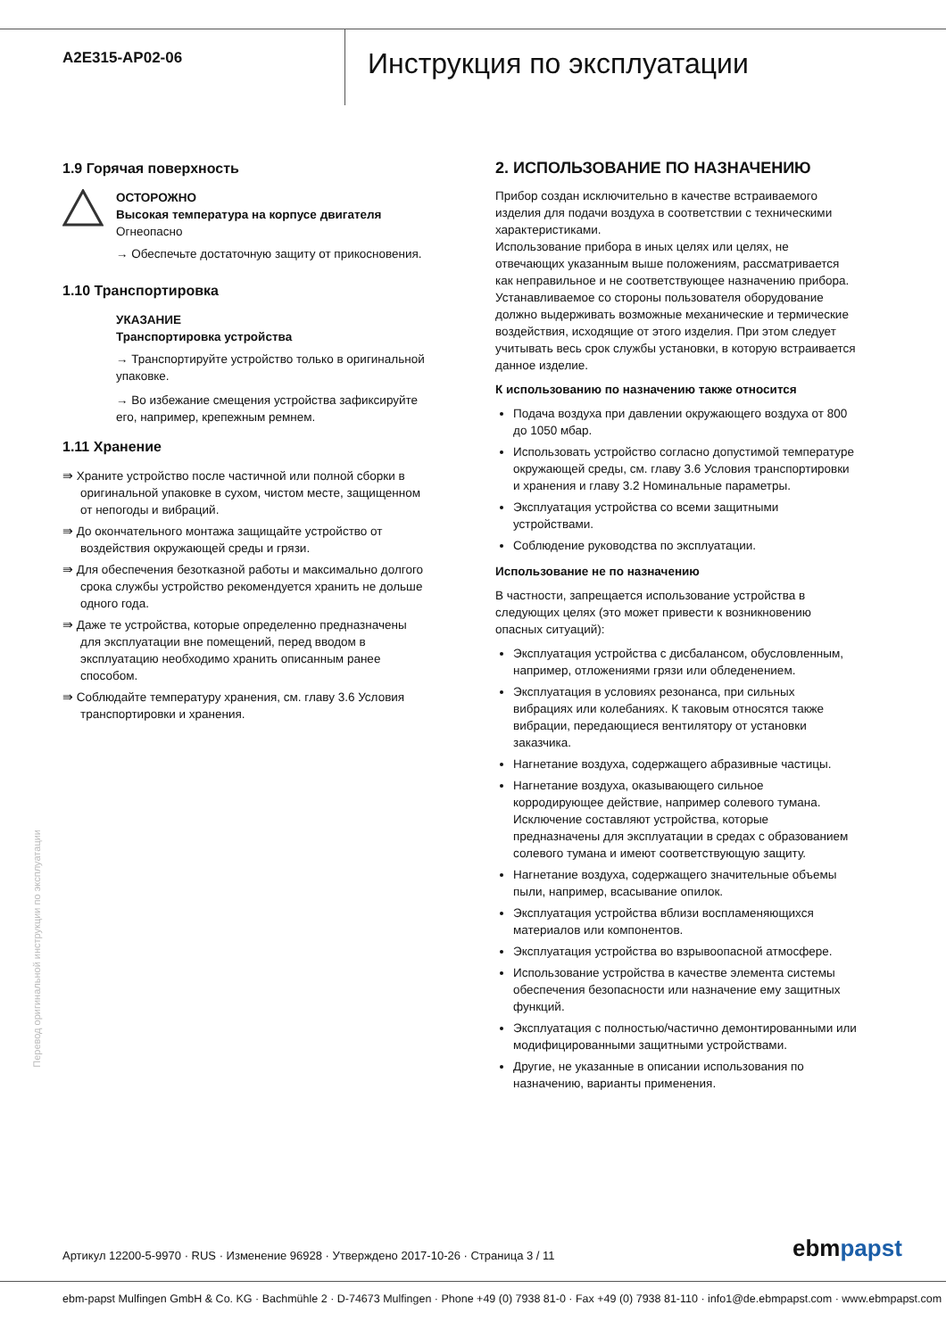A2E315-AP02-06
Инструкция по эксплуатации
1.9 Горячая поверхность
ОСТОРОЖНО
Высокая температура на корпусе двигателя
Огнеопасно
→ Обеспечьте достаточную защиту от прикосновения.
1.10 Транспортировка
УКАЗАНИЕ
Транспортировка устройства
→ Транспортируйте устройство только в оригинальной упаковке.
→ Во избежание смещения устройства зафиксируйте его, например, крепежным ремнем.
1.11 Хранение
⇛ Храните устройство после частичной или полной сборки в оригинальной упаковке в сухом, чистом месте, защищенном от непогоды и вибраций.
⇛ До окончательного монтажа защищайте устройство от воздействия окружающей среды и грязи.
⇛ Для обеспечения безотказной работы и максимально долгого срока службы устройство рекомендуется хранить не дольше одного года.
⇛ Даже те устройства, которые определенно предназначены для эксплуатации вне помещений, перед вводом в эксплуатацию необходимо хранить описанным ранее способом.
⇛ Соблюдайте температуру хранения, см. главу 3.6 Условия транспортировки и хранения.
2. ИСПОЛЬЗОВАНИЕ ПО НАЗНАЧЕНИЮ
Прибор создан исключительно в качестве встраиваемого изделия для подачи воздуха в соответствии с техническими характеристиками.
Использование прибора в иных целях или целях, не отвечающих указанным выше положениям, рассматривается как неправильное и не соответствующее назначению прибора.
Устанавливаемое со стороны пользователя оборудование должно выдерживать возможные механические и термические воздействия, исходящие от этого изделия. При этом следует учитывать весь срок службы установки, в которую встраивается данное изделие.
К использованию по назначению также относится
Подача воздуха при давлении окружающего воздуха от 800 до 1050 мбар.
Использовать устройство согласно допустимой температуре окружающей среды, см. главу 3.6 Условия транспортировки и хранения и главу 3.2 Номинальные параметры.
Эксплуатация устройства со всеми защитными устройствами.
Соблюдение руководства по эксплуатации.
Использование не по назначению
В частности, запрещается использование устройства в следующих целях (это может привести к возникновению опасных ситуаций):
Эксплуатация устройства с дисбалансом, обусловленным, например, отложениями грязи или обледенением.
Эксплуатация в условиях резонанса, при сильных вибрациях или колебаниях. К таковым относятся также вибрации, передающиеся вентилятору от установки заказчика.
Нагнетание воздуха, содержащего абразивные частицы.
Нагнетание воздуха, оказывающего сильное корродирующее действие, например солевого тумана. Исключение составляют устройства, которые предназначены для эксплуатации в средах с образованием солевого тумана и имеют соответствующую защиту.
Нагнетание воздуха, содержащего значительные объемы пыли, например, всасывание опилок.
Эксплуатация устройства вблизи воспламеняющихся материалов или компонентов.
Эксплуатация устройства во взрывоопасной атмосфере.
Использование устройства в качестве элемента системы обеспечения безопасности или назначение ему защитных функций.
Эксплуатация с полностью/частично демонтированными или модифицированными защитными устройствами.
Другие, не указанные в описании использования по назначению, варианты применения.
Перевод оригинальной инструкции по эксплуатации
Артикул 12200-5-9970 · RUS · Изменение 96928 · Утверждено 2017-10-26 · Страница 3 / 11
ebmpapst
ebm-papst Mulfingen GmbH & Co. KG · Bachmühle 2 · D-74673 Mulfingen · Phone +49 (0) 7938 81-0 · Fax +49 (0) 7938 81-110 · info1@de.ebmpapst.com · www.ebmpapst.com